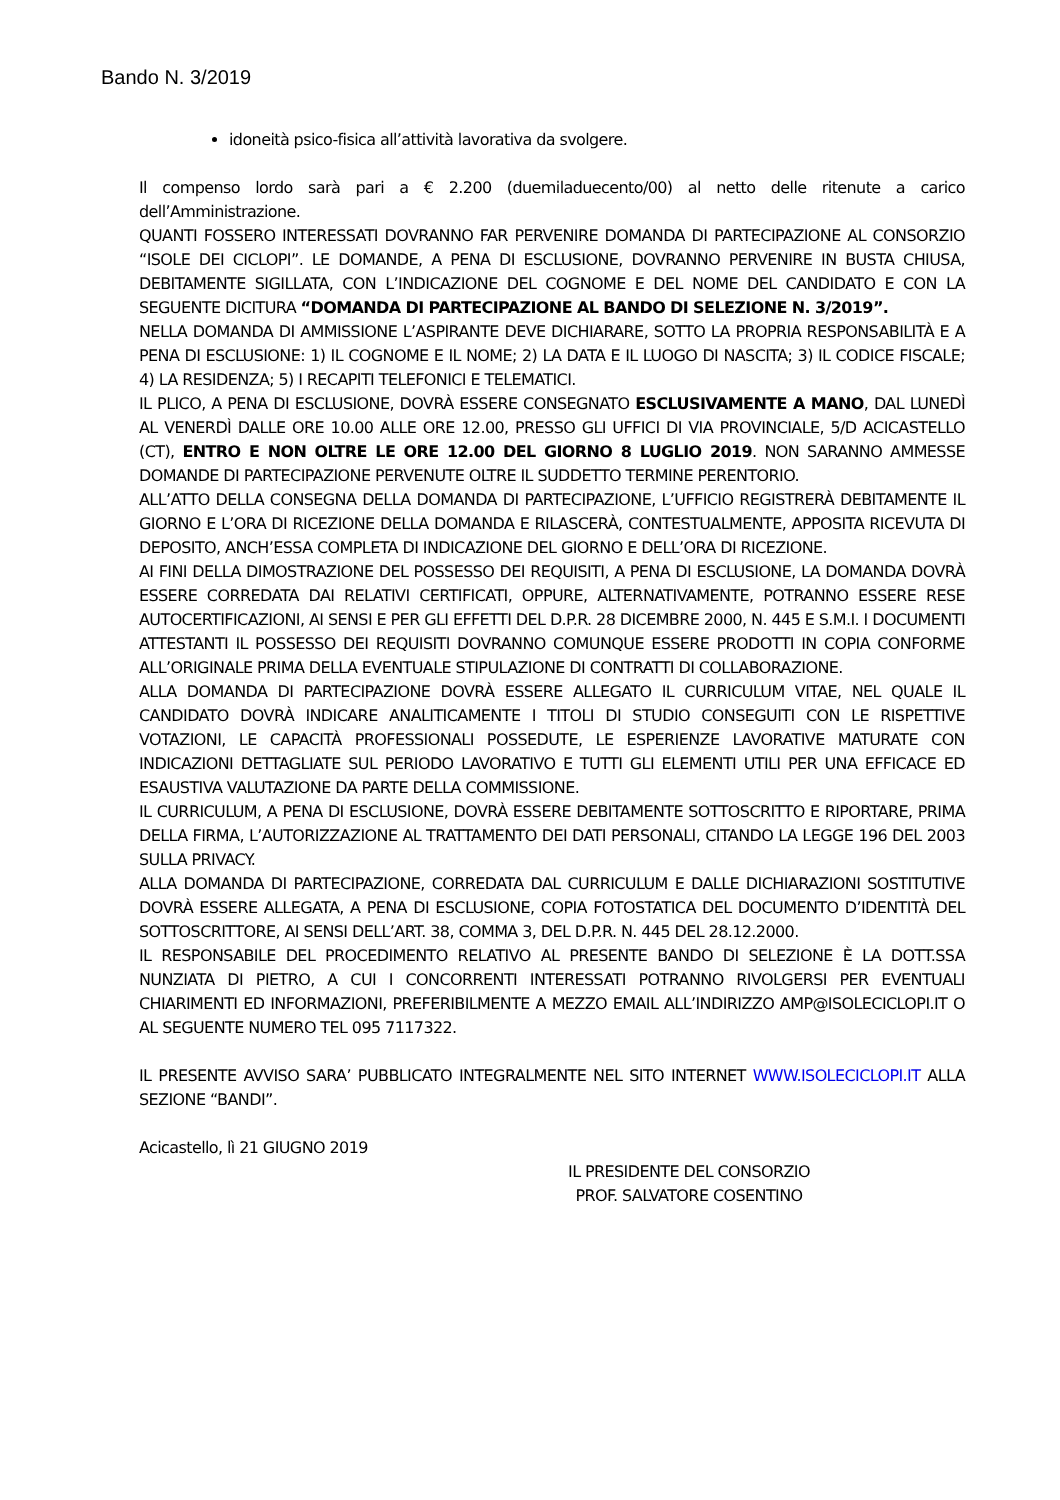Bando N. 3/2019
idoneità psico-fisica all’attività lavorativa da svolgere.
Il compenso lordo sarà pari a € 2.200 (duemiladuecento/00) al netto delle ritenute a carico dell’Amministrazione.
QUANTI FOSSERO INTERESSATI DOVRANNO FAR PERVENIRE DOMANDA DI PARTECIPAZIONE AL CONSORZIO “ISOLE DEI CICLOPI”. LE DOMANDE, A PENA DI ESCLUSIONE, DOVRANNO PERVENIRE IN BUSTA CHIUSA, DEBITAMENTE SIGILLATA, CON L’INDICAZIONE DEL COGNOME E DEL NOME DEL CANDIDATO E CON LA SEGUENTE DICITURA “DOMANDA DI PARTECIPAZIONE AL BANDO DI SELEZIONE N. 3/2019”.
NELLA DOMANDA DI AMMISSIONE L’ASPIRANTE DEVE DICHIARARE, SOTTO LA PROPRIA RESPONSABILITÀ E A PENA DI ESCLUSIONE: 1) IL COGNOME E IL NOME; 2) LA DATA E IL LUOGO DI NASCITA; 3) IL CODICE FISCALE; 4) LA RESIDENZA; 5) I RECAPITI TELEFONICI E TELEMATICI.
IL PLICO, A PENA DI ESCLUSIONE, DOVRÀ ESSERE CONSEGNATO ESCLUSIVAMENTE A MANO, DAL LUNEDÌ AL VENERDÌ DALLE ORE 10.00 ALLE ORE 12.00, PRESSO GLI UFFICI DI VIA PROVINCIALE, 5/D ACICASTELLO (CT), ENTRO E NON OLTRE LE ORE 12.00 DEL GIORNO 8 LUGLIO 2019. NON SARANNO AMMESSE DOMANDE DI PARTECIPAZIONE PERVENUTE OLTRE IL SUDDETTO TERMINE PERENTORIO.
ALL’ATTO DELLA CONSEGNA DELLA DOMANDA DI PARTECIPAZIONE, L’UFFICIO REGISTRERÀ DEBITAMENTE IL GIORNO E L’ORA DI RICEZIONE DELLA DOMANDA E RILASCERÀ, CONTESTUALMENTE, APPOSITA RICEVUTA DI DEPOSITO, ANCH’ESSA COMPLETA DI INDICAZIONE DEL GIORNO E DELL’ORA DI RICEZIONE.
AI FINI DELLA DIMOSTRAZIONE DEL POSSESSO DEI REQUISITI, A PENA DI ESCLUSIONE, LA DOMANDA DOVRÀ ESSERE CORREDATA DAI RELATIVI CERTIFICATI, OPPURE, ALTERNATIVAMENTE, POTRANNO ESSERE RESE AUTOCERTIFICAZIONI, AI SENSI E PER GLI EFFETTI DEL D.P.R. 28 DICEMBRE 2000, N. 445 E S.M.I. I DOCUMENTI ATTESTANTI IL POSSESSO DEI REQUISITI DOVRANNO COMUNQUE ESSERE PRODOTTI IN COPIA CONFORME ALL’ORIGINALE PRIMA DELLA EVENTUALE STIPULAZIONE DI CONTRATTI DI COLLABORAZIONE.
ALLA DOMANDA DI PARTECIPAZIONE DOVRÀ ESSERE ALLEGATO IL CURRICULUM VITAE, NEL QUALE IL CANDIDATO DOVRÀ INDICARE ANALITICAMENTE I TITOLI DI STUDIO CONSEGUITI CON LE RISPETTIVE VOTAZIONI, LE CAPACITÀ PROFESSIONALI POSSEDUTE, LE ESPERIENZE LAVORATIVE MATURATE CON INDICAZIONI DETTAGLIATE SUL PERIODO LAVORATIVO E TUTTI GLI ELEMENTI UTILI PER UNA EFFICACE ED ESAUSTIVA VALUTAZIONE DA PARTE DELLA COMMISSIONE.
IL CURRICULUM, A PENA DI ESCLUSIONE, DOVRÀ ESSERE DEBITAMENTE SOTTOSCRITTO E RIPORTARE, PRIMA DELLA FIRMA, L’AUTORIZZAZIONE AL TRATTAMENTO DEI DATI PERSONALI, CITANDO LA LEGGE 196 DEL 2003 SULLA PRIVACY.
ALLA DOMANDA DI PARTECIPAZIONE, CORREDATA DAL CURRICULUM E DALLE DICHIARAZIONI SOSTITUTIVE DOVRÀ ESSERE ALLEGATA, A PENA DI ESCLUSIONE, COPIA FOTOSTATICA DEL DOCUMENTO D’IDENTITÀ DEL SOTTOSCRITTORE, AI SENSI DELL’ART. 38, COMMA 3, DEL D.P.R. N. 445 DEL 28.12.2000.
IL RESPONSABILE DEL PROCEDIMENTO RELATIVO AL PRESENTE BANDO DI SELEZIONE È LA DOTT.SSA NUNZIATA DI PIETRO, A CUI I CONCORRENTI INTERESSATI POTRANNO RIVOLGERSI PER EVENTUALI CHIARIMENTI ED INFORMAZIONI, PREFERIBILMENTE A MEZZO EMAIL ALL’INDIRIZZO AMP@ISOLECICLOPI.IT O AL SEGUENTE NUMERO TEL 095 7117322.
IL PRESENTE AVVISO SARA’ PUBBLICATO INTEGRALMENTE NEL SITO INTERNET WWW.ISOLECICLOPI.IT ALLA SEZIONE “BANDI”.
Acicastello, lì 21 GIUGNO 2019
IL PRESIDENTE DEL CONSORZIO
PROF. SALVATORE COSENTINO